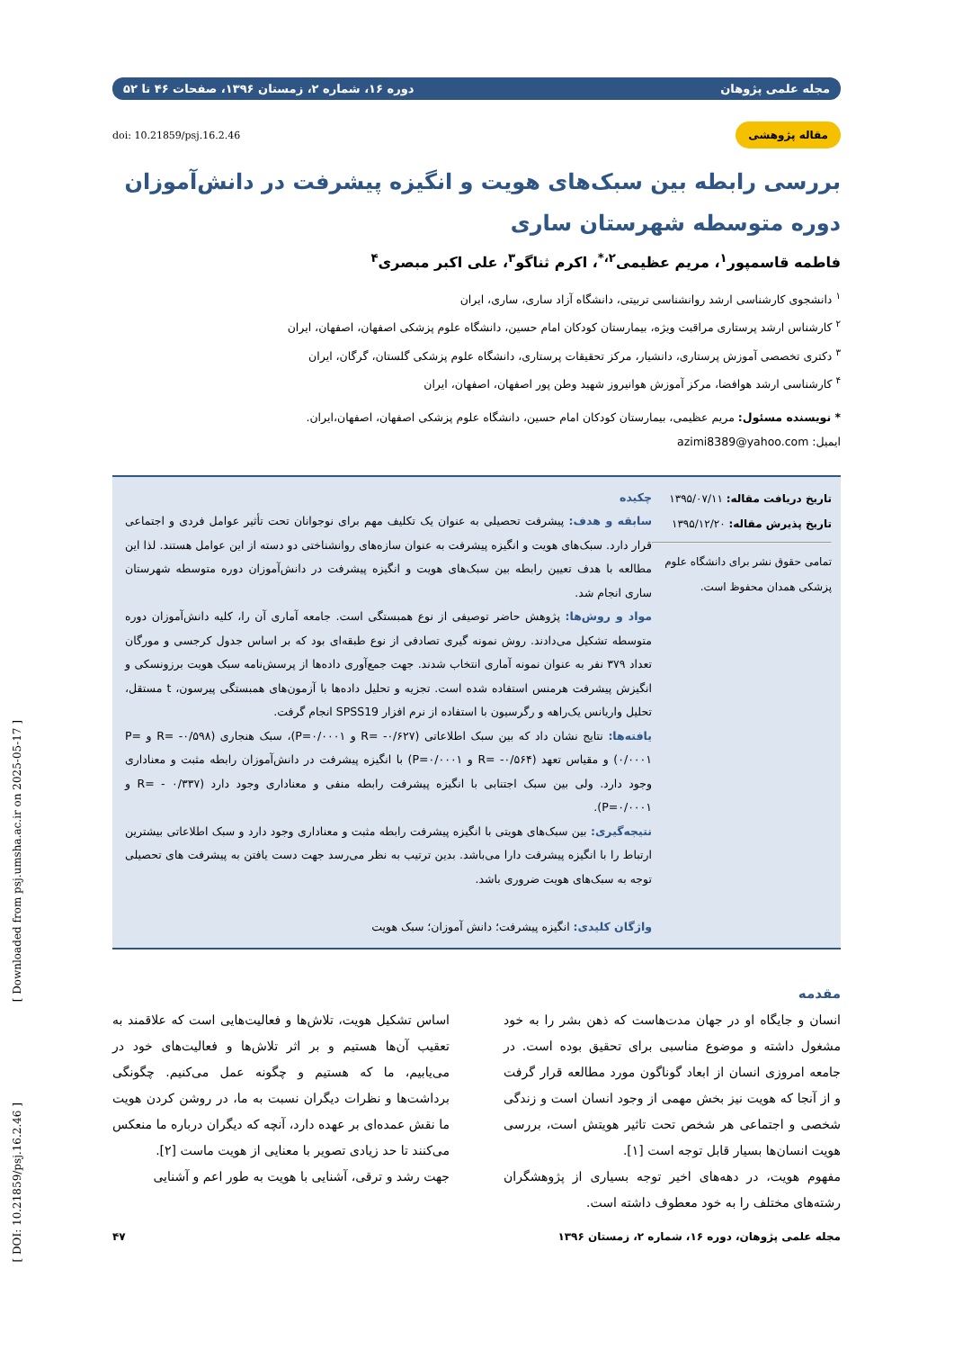[ Downloaded from psj.umsha.ac.ir on 2025-05-17 ]
[ DOI: 10.21859/psj.16.2.46 ]
مجله علمی پژوهان دوره ۱۶، شماره ۲، زمستان ۱۳۹۶، صفحات ۴۶ تا ۵۲
مقاله پژوهشی doi: 10.21859/psj.16.2.46
بررسی رابطه بین سبک‌های هویت و انگیزه پیشرفت در دانش‌آموزان دوره متوسطه شهرستان ساری
فاطمه قاسمپور<sup>۱</sup>، مریم عظیمی<sup>۲،*</sup>، اکرم ثناگو<sup>۳</sup>، علی اکبر مبصری<sup>۴</sup>
<sup>۱</sup> دانشجوی کارشناسی ارشد روانشناسی تربیتی، دانشگاه آزاد ساری، ساری، ایران
<sup>۲</sup> کارشناس ارشد پرستاری مراقبت ویژه، بیمارستان کودکان امام حسین، دانشگاه علوم پزشکی اصفهان، اصفهان، ایران
<sup>۳</sup> دکتری تخصصی آموزش پرستاری، دانشیار، مرکز تحقیقات پرستاری، دانشگاه علوم پزشکی گلستان، گرگان، ایران
<sup>۴</sup> کارشناسی ارشد هوافضا، مرکز آموزش هوانیروز شهید وطن پور اصفهان، اصفهان، ایران
* نویسنده مسئول: مریم عظیمی، بیمارستان کودکان امام حسین، دانشگاه علوم پزشکی اصفهان، اصفهان،ایران.
ایمیل: azimi8389@yahoo.com
تاریخ دریافت مقاله: ۱۳۹۵/۰۷/۱۱
تاریخ پذیرش مقاله: ۱۳۹۵/۱۲/۲۰
تمامی حقوق نشر برای دانشگاه علوم پزشکی همدان محفوظ است.
چکیده
سابقه و هدف: پیشرفت تحصیلی به عنوان یک تکلیف مهم برای نوجوانان تحت تأثیر عوامل فردی و اجتماعی قرار دارد. سبک‌های هویت و انگیزه پیشرفت به عنوان سازه‌های روانشناختی دو دسته از این عوامل هستند. لذا این مطالعه با هدف تعیین رابطه بین سبک‌های هویت و انگیزه پیشرفت در دانش‌آموزان دوره متوسطه شهرستان ساری انجام شد.
مواد و روش‌ها: پژوهش حاضر توصیفی از نوع همبستگی است. جامعه آماری آن را، کلیه دانش‌آموزان دوره متوسطه تشکیل می‌دادند. روش نمونه گیری تصادفی از نوع طبقه‌ای بود که بر اساس جدول کرجسی و مورگان تعداد ۳۷۹ نفر به عنوان نمونه آماری انتخاب شدند. جهت جمع‌آوری داده‌ها از پرسش‌نامه سبک هویت برزونسکی و انگیزش پیشرفت هرمنس استفاده شده است. تجزیه و تحلیل داده‌ها با آزمون‌های همبستگی پیرسون، t مستقل، تحلیل واریانس یک‌راهه و رگرسیون با استفاده از نرم افزار SPSS19 انجام گرفت.
یافته‌ها: نتایج نشان داد که بین سبک اطلاعاتی (R= -۰/۶۲۷ و P=۰/۰۰۰۱)، سبک هنجاری (R= -۰/۵۹۸ و P= ۰/۰۰۰۱) و مقیاس تعهد (R= -۰/۵۶۴ و P=۰/۰۰۰۱) با انگیزه پیشرفت در دانش‌آموزان رابطه مثبت و معناداری وجود دارد. ولی بین سبک اجتنابی با انگیزه پیشرفت رابطه منفی و معناداری وجود دارد (R= - ۰/۳۳۷ و P=۰/۰۰۰۱).
نتیجه‌گیری: بین سبک‌های هویتی با انگیزه پیشرفت رابطه مثبت و معناداری وجود دارد و سبک اطلاعاتی بیشترین ارتباط را با انگیزه پیشرفت دارا می‌باشد. بدین ترتیب به نظر می‌رسد جهت دست یافتن به پیشرفت های تحصیلی توجه به سبک‌های هویت ضروری باشد.
واژگان کلیدی: انگیزه پیشرفت؛ دانش آموزان؛ سبک هویت
مقدمه
انسان و جایگاه او در جهان مدت‌هاست که ذهن بشر را به خود مشغول داشته و موضوع مناسبی برای تحقیق بوده است. در جامعه امروزی انسان از ابعاد گوناگون مورد مطالعه قرار گرفت و از آنجا که هویت نیز بخش مهمی از وجود انسان است و زندگی شخصی و اجتماعی هر شخص تحت تاثیر هویتش است، بررسی هویت انسان‌ها بسیار قابل توجه است [۱].
مفهوم هویت، در دهه‌های اخیر توجه بسیاری از پژوهشگران رشته‌های مختلف را به خود معطوف داشته است.
اساس تشکیل هویت، تلاش‌ها و فعالیت‌هایی است که علاقمند به تعقیب آن‌ها هستیم و بر اثر تلاش‌ها و فعالیت‌های خود در می‌یابیم، ما که هستیم و چگونه عمل می‌کنیم. چگونگی برداشت‌ها و نظرات دیگران نسبت به ما، در روشن کردن هویت ما نقش عمده‌ای بر عهده دارد، آنچه که دیگران درباره ما منعکس می‌کنند تا حد زیادی تصویر با معنایی از هویت ماست [۲].
جهت رشد و ترقی، آشنایی با هویت به طور اعم و آشنایی
مجله علمی پژوهان، دوره ۱۶، شماره ۲، زمستان ۱۳۹۶ ۴۷